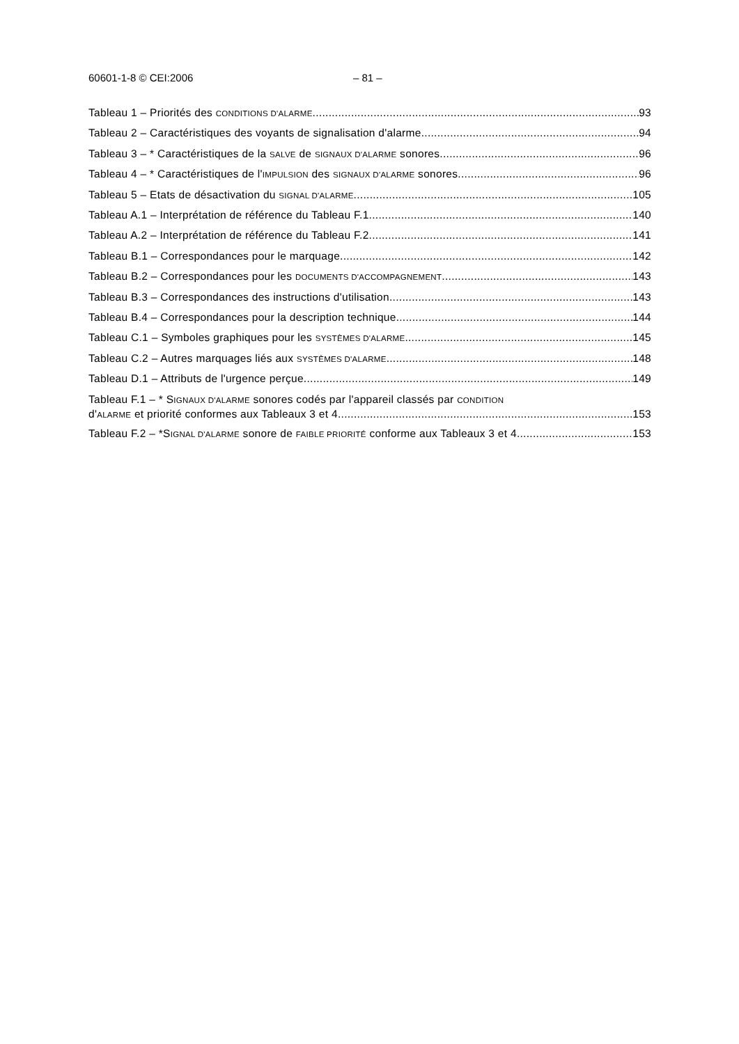60601-1-8 © CEI:2006 – 81 –
Tableau 1 – Priorités des CONDITIONS D'ALARME 93
Tableau 2 – Caractéristiques des voyants de signalisation d'alarme 94
Tableau 3 – * Caractéristiques de la SALVE de SIGNAUX D'ALARME sonores 96
Tableau 4 – * Caractéristiques de l'IMPULSION des SIGNAUX D'ALARME sonores 96
Tableau 5 – Etats de désactivation du SIGNAL D'ALARME 105
Tableau A.1 – Interprétation de référence du Tableau F.1 140
Tableau A.2 – Interprétation de référence du Tableau F.2 141
Tableau B.1 – Correspondances pour le marquage 142
Tableau B.2 – Correspondances pour les DOCUMENTS D'ACCOMPAGNEMENT 143
Tableau B.3 – Correspondances des instructions d'utilisation 143
Tableau B.4 – Correspondances pour la description technique 144
Tableau C.1 – Symboles graphiques pour les SYSTÈMES D'ALARME 145
Tableau C.2 – Autres marquages liés aux SYSTÈMES D'ALARME 148
Tableau D.1 – Attributs de l'urgence perçue 149
Tableau F.1 – * SIGNAUX D'ALARME sonores codés par l'appareil classés par CONDITION
d'ALARME et priorité conformes aux Tableaux 3 et 4 153
Tableau F.2 – *SIGNAL D'ALARME sonore de FAIBLE PRIORITÉ conforme aux Tableaux 3 et 4 153